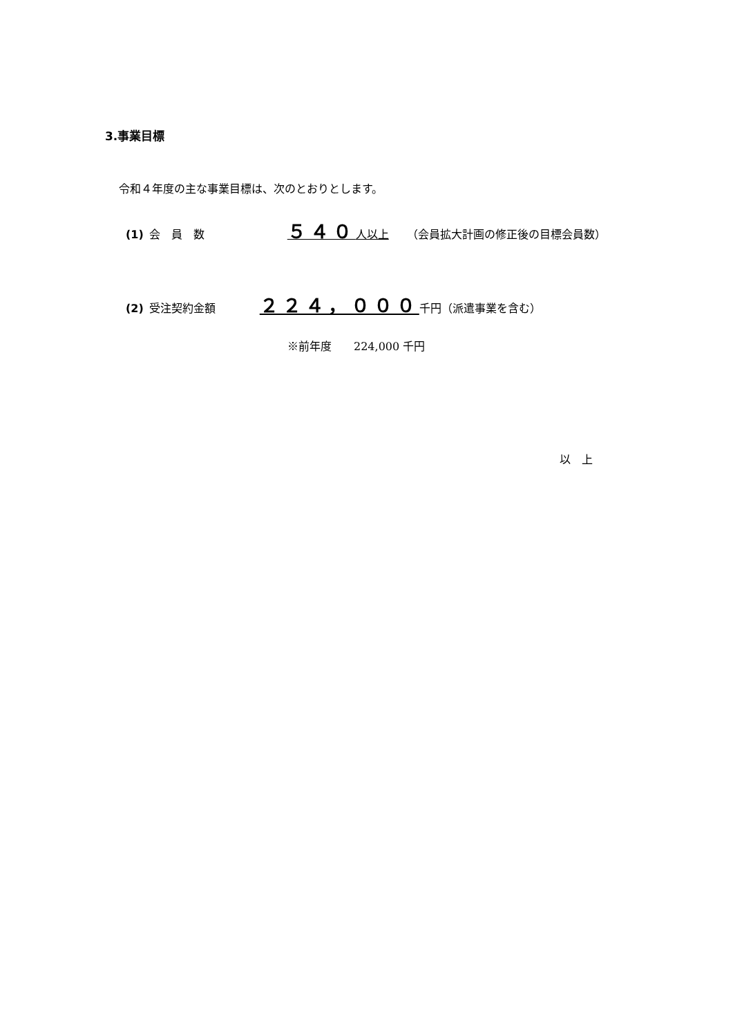3.事業目標
令和４年度の主な事業目標は、次のとおりとします。
(1) 会　員　数 ５４０人以上 （会員拡大計画の修正後の目標会員数）
(2) 受注契約金額 ２２４，０００ 千円（派遣事業を含む）
※前年度　　224,000 千円
以　上